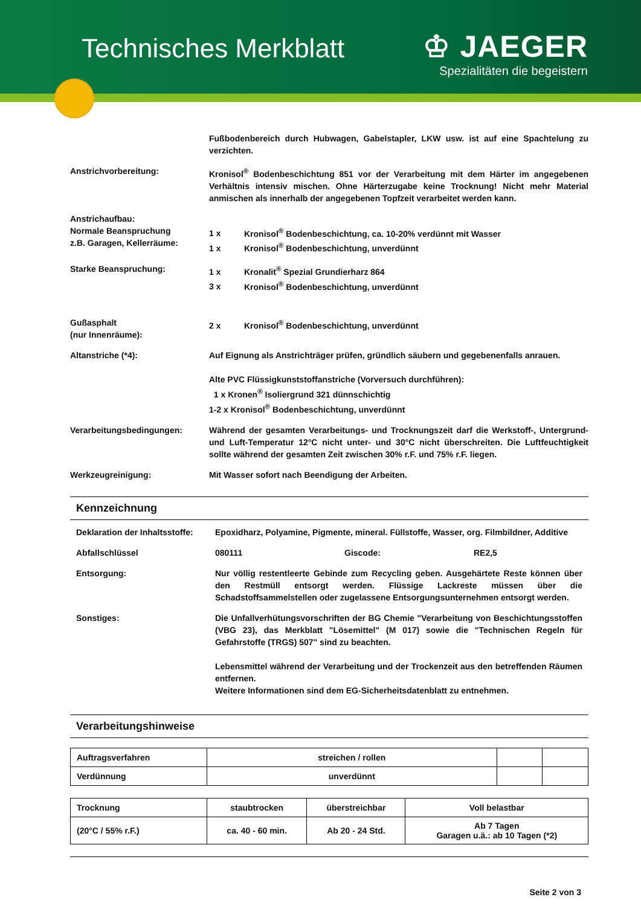Technisches Merkblatt
♔ JAEGER
Spezialitäten die begeistern
Fußbodenbereich durch Hubwagen, Gabelstapler, LKW usw. ist auf eine Spachtelung zu verzichten.
Anstrichvorbereitung: Kronisol<sup>®</sup> Bodenbeschichtung 851 vor der Verarbeitung mit dem Härter im angegebenen Verhältnis intensiv mischen. Ohne Härterzugabe keine Trocknung! Nicht mehr Material anmischen als innerhalb der angegebenen Topfzeit verarbeitet werden kann.
Anstrichaufbau:
Normale Beanspruchung
z.B. Garagen, Kellerräume:
1 x Kronisol<sup>®</sup> Bodenbeschichtung, ca. 10-20% verdünnt mit Wasser
1 x Kronisol<sup>®</sup> Bodenbeschichtung, unverdünnt
Starke Beanspruchung: 1 x Kronalit<sup>®</sup> Spezial Grundierharz 864
3 x Kronisol<sup>®</sup> Bodenbeschichtung, unverdünnt
Gußasphalt
(nur Innenräume):
2 x Kronisol<sup>®</sup> Bodenbeschichtung, unverdünnt
Altanstriche (*4): Auf Eignung als Anstrichträger prüfen, gründlich säubern und gegebenenfalls anrauen.
Alte PVC Flüssigkunststoffanstriche (Vorversuch durchführen):
1 x Kronen<sup>®</sup> Isoliergrund 321 dünnschichtig
1-2 x Kronisol<sup>®</sup> Bodenbeschichtung, unverdünnt
Verarbeitungsbedingungen: Während der gesamten Verarbeitungs- und Trocknungszeit darf die Werkstoff-, Untergrund- und Luft-Temperatur 12°C nicht unter- und 30°C nicht überschreiten. Die Luftfeuchtigkeit sollte während der gesamten Zeit zwischen 30% r.F. und 75% r.F. liegen.
Werkzeugreinigung: Mit Wasser sofort nach Beendigung der Arbeiten.
Kennzeichnung
Deklaration der Inhaltsstoffe:
Epoxidharz, Polyamine, Pigmente, mineral. Füllstoffe, Wasser, org. Filmbildner, Additive
Abfallschlüssel 080111 Giscode: RE2,5
Entsorgung: Nur völlig restentleerte Gebinde zum Recycling geben. Ausgehärtete Reste können über den Restmüll entsorgt werden. Flüssige Lackreste müssen über die Schadstoffsammelstellen oder zugelassene Entsorgungsunternehmen entsorgt werden.
Sonstiges: Die Unfallverhütungsvorschriften der BG Chemie "Verarbeitung von Beschichtungsstoffen (VBG 23), das Merkblatt "Lösemittel" (M 017) sowie die "Technischen Regeln für Gefahrstoffe (TRGS) 507" sind zu beachten.
Lebensmittel während der Verarbeitung und der Trockenzeit aus den betreffenden Räumen entfernen.
Weitere Informationen sind dem EG-Sicherheitsdatenblatt zu entnehmen.
Verarbeitungshinweise
| Auftragsverfahren | streichen / rollen | | |
| Verdünnung | unverdünnt | | |
| Trocknung | staubtrocken | überstreichbar | Voll belastbar |
| (20°C / 55% r.F.) | ca. 40 - 60 min. | Ab 20 - 24 Std. | Ab 7 Tagen Garagen u.ä.: ab 10 Tagen (*2) |
Seite 2 von 3